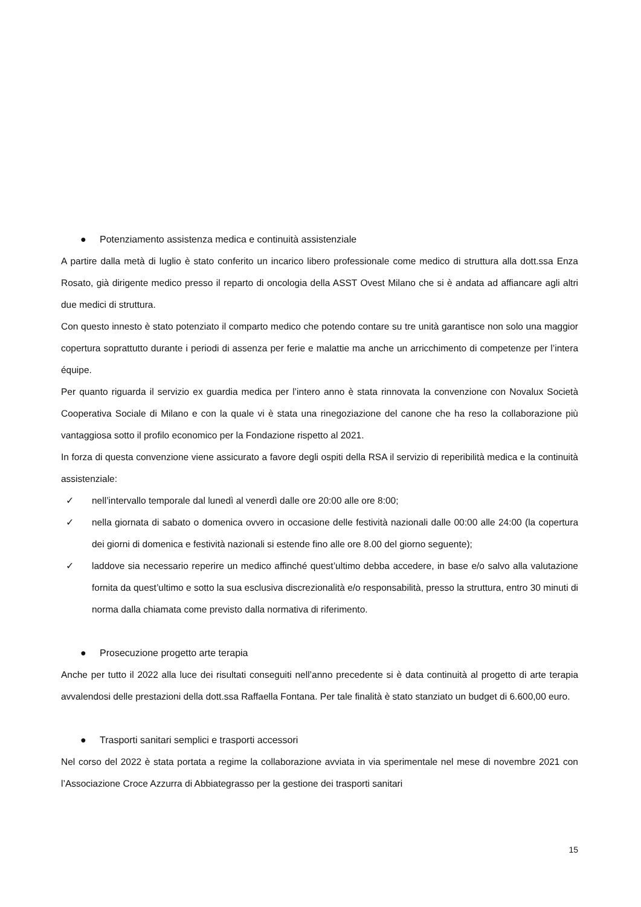● Potenziamento assistenza medica e continuità assistenziale
A partire dalla metà di luglio è stato conferito un incarico libero professionale come medico di struttura alla dott.ssa Enza Rosato, già dirigente medico presso il reparto di oncologia della ASST Ovest Milano che si è andata ad affiancare agli altri due medici di struttura.
Con questo innesto è stato potenziato il comparto medico che potendo contare su tre unità garantisce non solo una maggior copertura soprattutto durante i periodi di assenza per ferie e malattie ma anche un arricchimento di competenze per l’intera équipe.
Per quanto riguarda il servizio ex guardia medica per l’intero anno è stata rinnovata la convenzione con Novalux Società Cooperativa Sociale di Milano e con la quale vi è stata una rinegoziazione del canone che ha reso la collaborazione più vantaggiosa sotto il profilo economico per la Fondazione rispetto al 2021.
In forza di questa convenzione viene assicurato a favore degli ospiti della RSA il servizio di reperibilità medica e la continuità assistenziale:
✓ nell’intervallo temporale dal lunedì al venerdì dalle ore 20:00 alle ore 8:00;
✓ nella giornata di sabato o domenica ovvero in occasione delle festività nazionali dalle 00:00 alle 24:00 (la copertura dei giorni di domenica e festività nazionali si estende fino alle ore 8.00 del giorno seguente);
✓ laddove sia necessario reperire un medico affinché quest’ultimo debba accedere, in base e/o salvo alla valutazione fornita da quest’ultimo e sotto la sua esclusiva discrezionalità e/o responsabilità, presso la struttura, entro 30 minuti di norma dalla chiamata come previsto dalla normativa di riferimento.
● Prosecuzione progetto arte terapia
Anche per tutto il 2022 alla luce dei risultati conseguiti nell’anno precedente si è data continuità al progetto di arte terapia avvalendosi delle prestazioni della dott.ssa Raffaella Fontana. Per tale finalità è stato stanziato un budget di 6.600,00 euro.
● Trasporti sanitari semplici e trasporti accessori
Nel corso del 2022 è stata portata a regime la collaborazione avviata in via sperimentale nel mese di novembre 2021 con l’Associazione Croce Azzurra di Abbiategrasso per la gestione dei trasporti sanitari
15